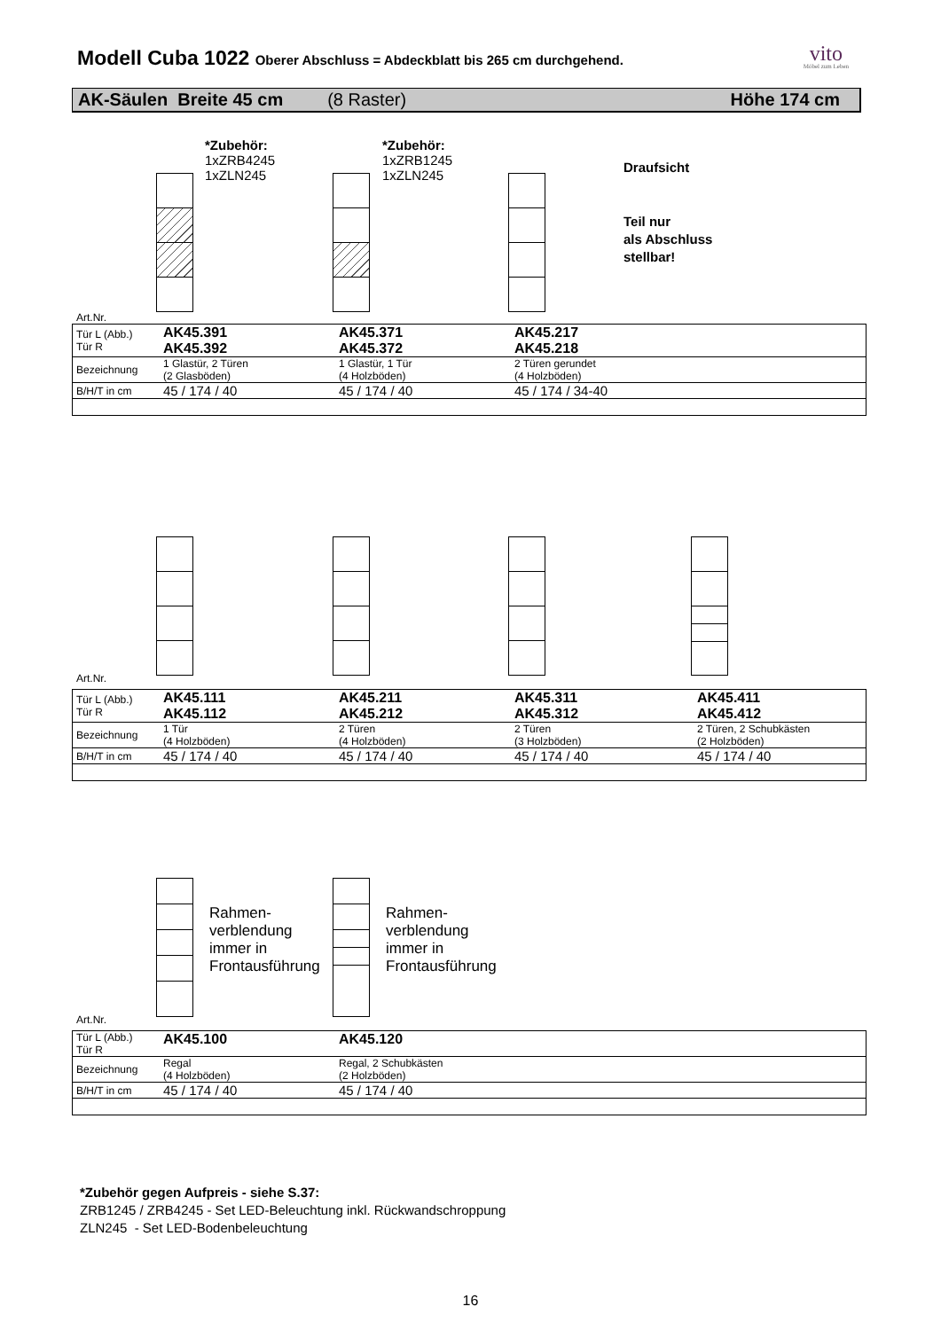Modell Cuba 1022 Oberer Abschluss = Abdeckblatt bis 265 cm durchgehend.
vito
Möbel zum Leben
AK-Säulen Breite 45 cm (8 Raster) Höhe 174 cm
*Zubehör:
1xZRB4245
1xZLN245
*Zubehör:
1xZRB1245
1xZLN245
Draufsicht
Teil nur
als Abschluss
stellbar!
Art.Nr.
| Tür L (Abb.) Tür R | AK45.391 AK45.392 | AK45.371 AK45.372 | AK45.217 AK45.218 |
| Bezeichnung | 1 Glastür, 2 Türen (2 Glasböden) | 1 Glastür, 1 Tür (4 Holzböden) | 2 Türen gerundet (4 Holzböden) |
| B/H/T in cm | 45 / 174 / 40 | 45 / 174 / 40 | 45 / 174 / 34-40 |
Art.Nr.
| Tür L (Abb.) Tür R | AK45.111 AK45.112 | AK45.211 AK45.212 | AK45.311 AK45.312 | AK45.411 AK45.412 |
| Bezeichnung | 1 Tür (4 Holzböden) | 2 Türen (4 Holzböden) | 2 Türen (3 Holzböden) | 2 Türen, 2 Schubkästen (2 Holzböden) |
| B/H/T in cm | 45 / 174 / 40 | 45 / 174 / 40 | 45 / 174 / 40 | 45 / 174 / 40 |
Rahmen-
verblendung
immer in
Frontausführung
Rahmen-
verblendung
immer in
Frontausführung
Art.Nr.
| Tür L (Abb.) Tür R | AK45.100 | AK45.120 |
| Bezeichnung | Regal (4 Holzböden) | Regal, 2 Schubkästen (2 Holzböden) |
| B/H/T in cm | 45 / 174 / 40 | 45 / 174 / 40 |
*Zubehör gegen Aufpreis - siehe S.37:
ZRB1245 / ZRB4245 - Set LED-Beleuchtung inkl. Rückwandschroppung
ZLN245 - Set LED-Bodenbeleuchtung
16